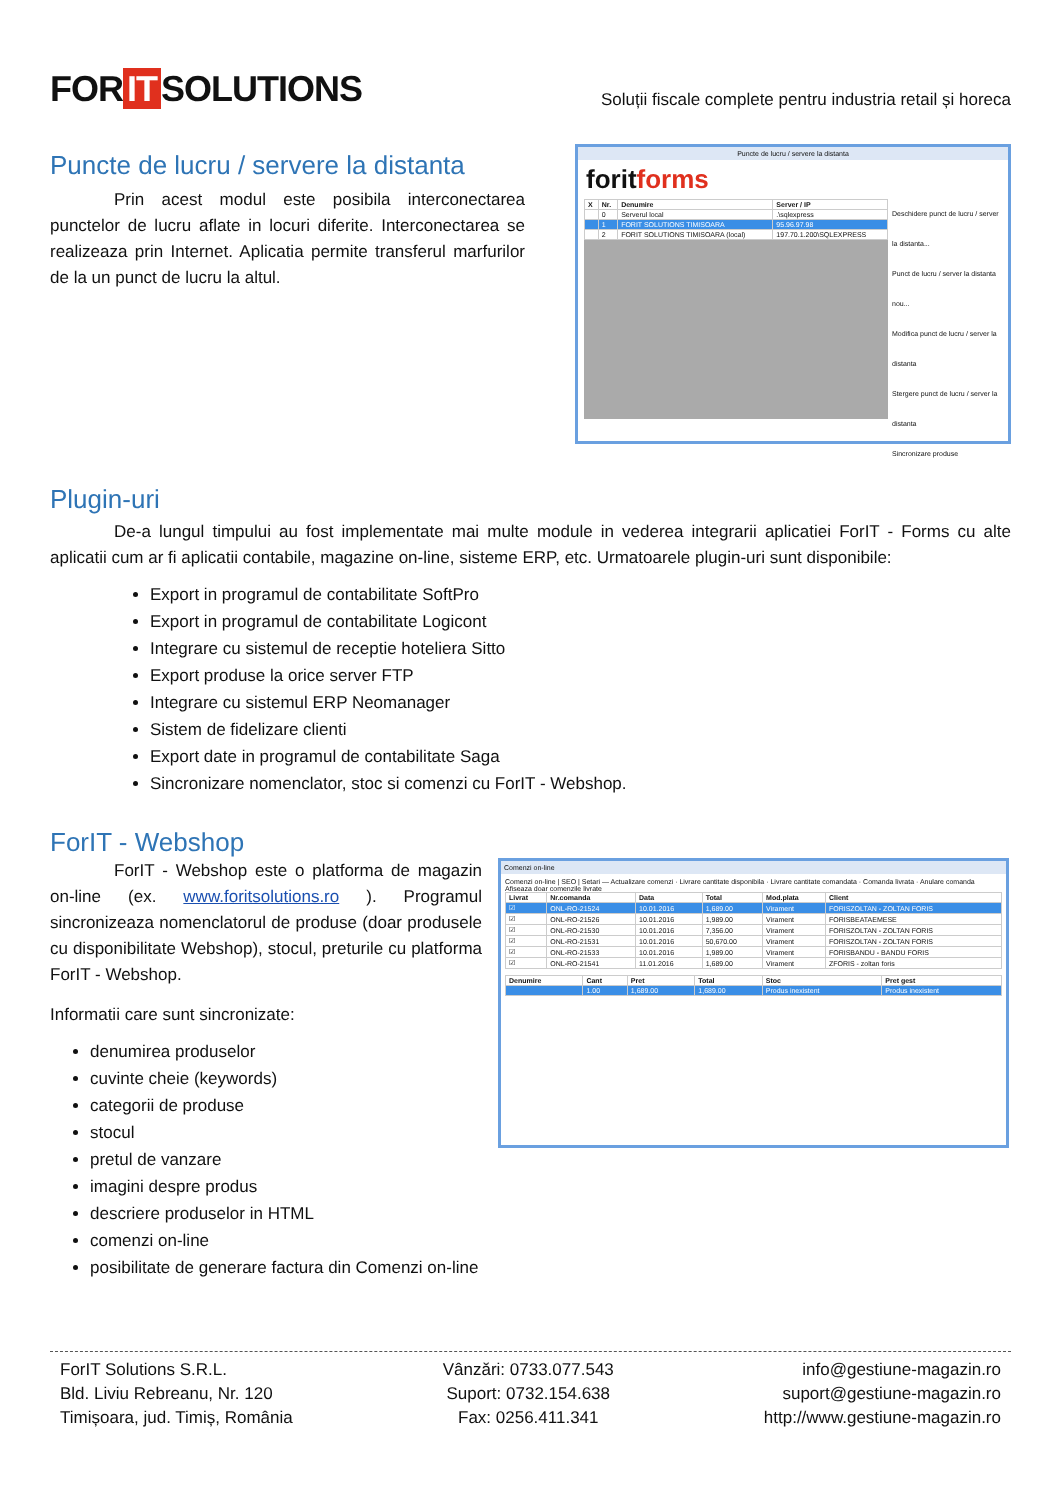FOR IT SOLUTIONS
Soluții fiscale complete pentru industria retail și horeca
Puncte de lucru / servere la distanta
Prin acest modul este posibila interconectarea punctelor de lucru aflate in locuri diferite. Interconectarea se realizeaza prin Internet. Aplicatia permite transferul marfurilor de la un punct de lucru la altul.
Puncte de lucru / servere la distanta
foritforms
| X | Nr. | Denumire | Server / IP |
| --- | --- | --- | --- |
| | 0 | Serverul local | .\sqlexpress |
| | 1 | FORIT SOLUTIONS TIMISOARA | 95.96.97.98 |
| | 2 | FORIT SOLUTIONS TIMISOARA (local) | 197.70.1.200\SQLEXPRESS |
Deschidere punct de lucru / server la distanta...
Punct de lucru / server la distanta nou...
Modifica punct de lucru / server la distanta
Stergere punct de lucru / server la distanta
Sincronizare produse
Plugin-uri
De-a lungul timpului au fost implementate mai multe module in vederea integrarii aplicatiei ForIT - Forms cu alte aplicatii cum ar fi aplicatii contabile, magazine on-line, sisteme ERP, etc. Urmatoarele plugin-uri sunt disponibile:
Export in programul de contabilitate SoftPro
Export in programul de contabilitate Logicont
Integrare cu sistemul de receptie hoteliera Sitto
Export produse la orice server FTP
Integrare cu sistemul ERP Neomanager
Sistem de fidelizare clienti
Export date in programul de contabilitate Saga
Sincronizare nomenclator, stoc si comenzi cu ForIT - Webshop.
ForIT - Webshop
ForIT - Webshop este o platforma de magazin on-line (ex. www.foritsolutions.ro ). Programul sincronizeaza nomenclatorul de produse (doar produsele cu disponibilitate Webshop), stocul, preturile cu platforma ForIT - Webshop.
Informatii care sunt sincronizate:
denumirea produselor
cuvinte cheie (keywords)
categorii de produse
stocul
pretul de vanzare
imagini despre produs
descriere produselor in HTML
comenzi on-line
posibilitate de generare factura din Comenzi on-line
Comenzi on-line
Comenzi on-line | SEO | Setari — Actualizare comenzi · Livrare cantitate disponibila · Livrare cantitate comandata · Comanda livrata · Anulare comanda
Afiseaza doar comenzile livrate
| Livrat | Nr.comanda | Data | Total | Mod.plata | Client |
| --- | --- | --- | --- | --- | --- |
| ☑ | ONL-RO-21524 | 10.01.2016 | 1,689.00 | Virament | FORISZOLTAN - ZOLTAN FORIS |
| ☑ | ONL-RO-21526 | 10.01.2016 | 1,989.00 | Virament | FORISBEATAEMESE |
| ☑ | ONL-RO-21530 | 10.01.2016 | 7,356.00 | Virament | FORISZOLTAN - ZOLTAN FORIS |
| ☑ | ONL-RO-21531 | 10.01.2016 | 50,670.00 | Virament | FORISZOLTAN - ZOLTAN FORIS |
| ☑ | ONL-RO-21533 | 10.01.2016 | 1,989.00 | Virament | FORISBANDU - BANDU FORIS |
| ☑ | ONL-RO-21541 | 11.01.2016 | 1,689.00 | Virament | ZFORIS - zoltan foris |
| Denumire | Cant | Pret | Total | Stoc | Pret gest |
| --- | --- | --- | --- | --- | --- |
| | 1.00 | 1,689.00 | 1,689.00 | Produs inexistent | Produs inexistent |
ForIT Solutions S.R.L.
Bld. Liviu Rebreanu, Nr. 120
Timișoara, jud. Timiș, România
Vânzări: 0733.077.543
Suport: 0732.154.638
Fax: 0256.411.341
info@gestiune-magazin.ro
suport@gestiune-magazin.ro
http://www.gestiune-magazin.ro